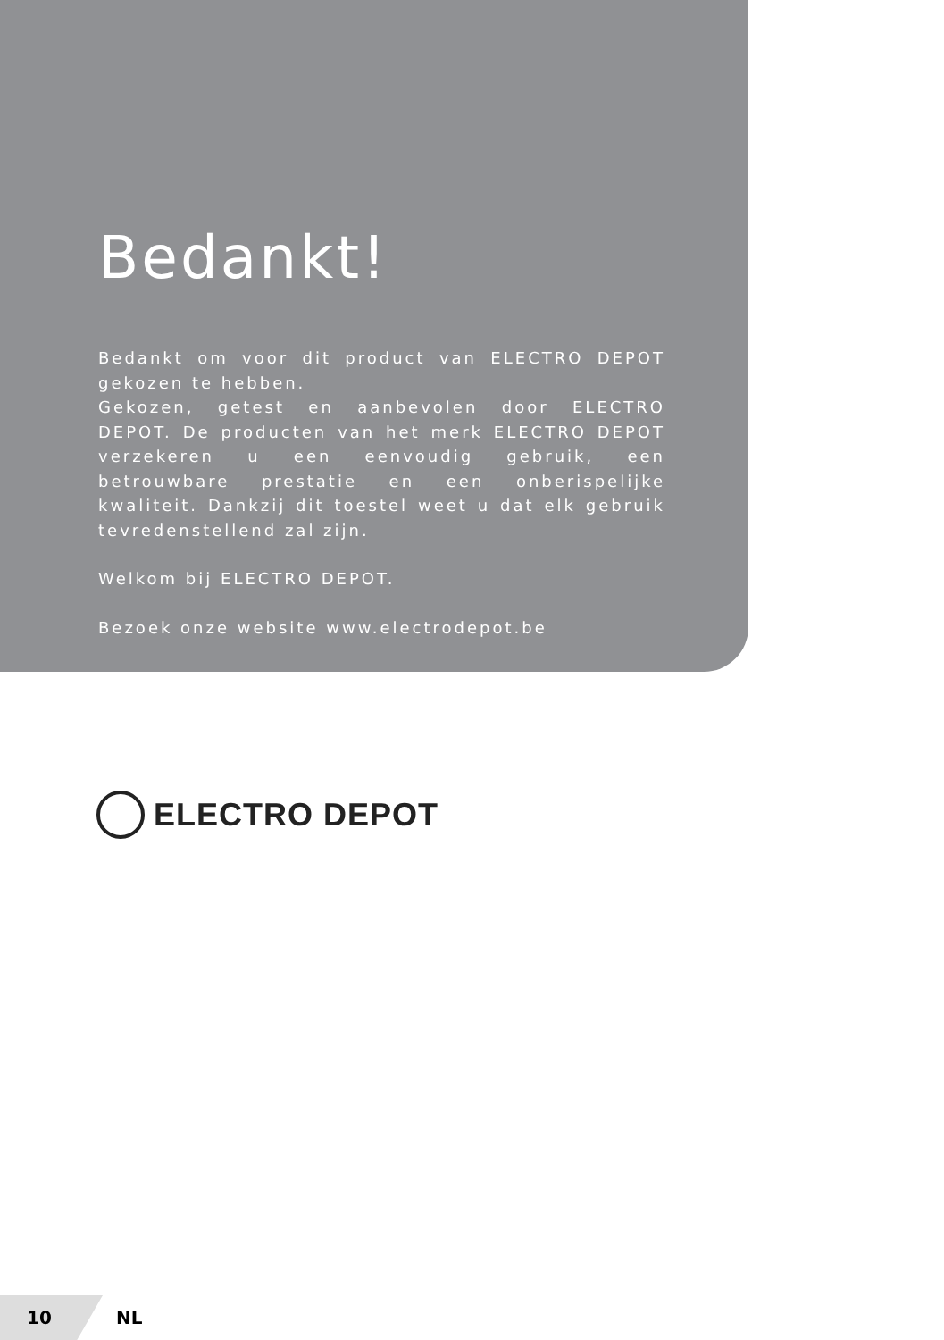Bedankt!
Bedankt om voor dit product van ELECTRO DEPOT gekozen te hebben.
Gekozen, getest en aanbevolen door ELECTRO DEPOT. De producten van het merk ELECTRO DEPOT verzekeren u een eenvoudig gebruik, een betrouwbare prestatie en een onberispelijke kwaliteit. Dankzij dit toestel weet u dat elk gebruik tevredenstellend zal zijn.
Welkom bij ELECTRO DEPOT.
Bezoek onze website www.electrodepot.be
ELECTRO DEPOT
10 NL